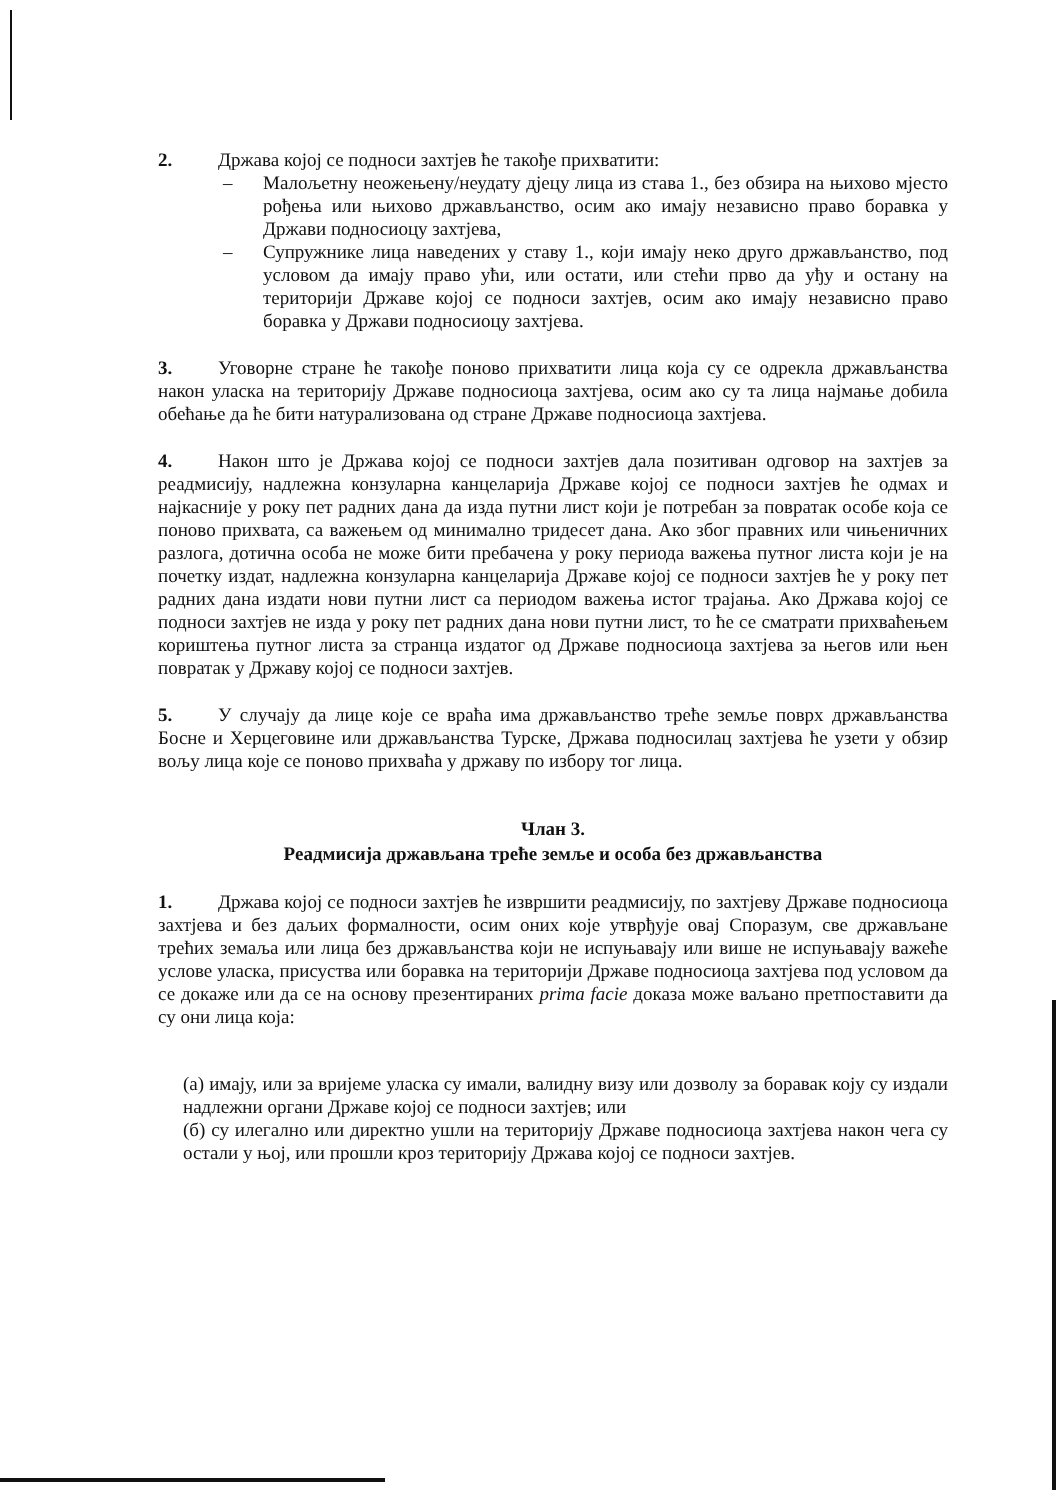2. Држава којој се подноси захтјев ће такође прихватити:
– Малољетну неожењену/неудату дјецу лица из става 1., без обзира на њихово мјесто рођења или њихово држављанство, осим ако имају независно право боравка у Држави подносиоцу захтјева,
– Супружнике лица наведених у ставу 1., који имају неко друго држављанство, под условом да имају право ући, или остати, или стећи прво да уђу и остану на територији Државе којој се подноси захтјев, осим ако имају независно право боравка у Држави подносиоцу захтјева.
3. Уговорне стране ће такође поново прихватити лица која су се одрекла држављанства након уласка на територију Државе подносиоца захтјева, осим ако су та лица најмање добила обећање да ће бити натурализована од стране Државе подносиоца захтјева.
4. Након што је Држава којој се подноси захтјев дала позитиван одговор на захтјев за реадмисију, надлежна конзуларна канцеларија Државе којој се подноси захтјев ће одмах и најкасније у року пет радних дана да изда путни лист који је потребан за повратак особе која се поново прихвата, са важењем од минимално тридесет дана. Ако због правних или чињеничних разлога, дотична особа не може бити пребачена у року периода важења путног листа који је на почетку издат, надлежна конзуларна канцеларија Државе којој се подноси захтјев ће у року пет радних дана издати нови путни лист са периодом важења истог трајања. Ако Држава којој се подноси захтјев не изда у року пет радних дана нови путни лист, то ће се сматрати прихваћењем кориштења путног листа за странца издатог од Државе подносиоца захтјева за његов или њен повратак у Државу којој се подноси захтјев.
5. У случају да лице које се враћа има држављанство треће земље поврх држављанства Босне и Херцеговине или држављанства Турске, Држава подносилац захтјева ће узети у обзир вољу лица које се поново прихваћа у државу по избору тог лица.
Члан 3.
Реадмисија држављана треће земље и особа без држављанства
1. Држава којој се подноси захтјев ће извршити реадмисију, по захтјеву Државе подносиоца захтјева и без даљих формалности, осим оних које утврђује овај Споразум, све држављане трећих земаља или лица без држављанства који не испуњавају или више не испуњавају важеће услове уласка, присуства или боравка на територији Државе подносиоца захтјева под условом да се докаже или да се на основу презентираних prima facie доказа може ваљано претпоставити да су они лица која:
(а) имају, или за вријеме уласка су имали, валидну визу или дозволу за боравак коју су издали надлежни органи Државе којој се подноси захтјев; или
(б) су илегално или директно ушли на територију Државе подносиоца захтјева након чега су остали у њој, или прошли кроз територију Држава којој се подноси захтјев.